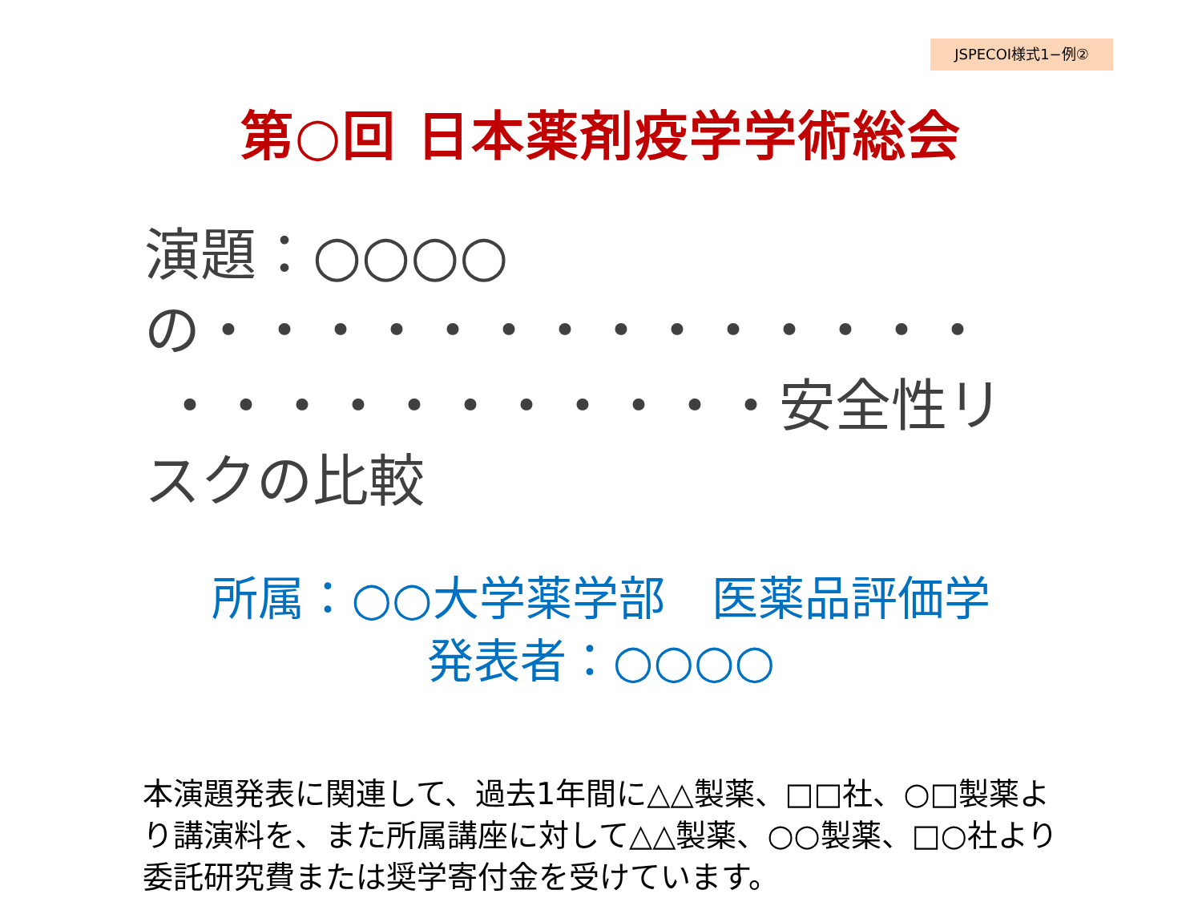JSPECOI様式1−例②
第○回 日本薬剤疫学学術総会
演題：○○○○の・・・・・・・・・・・・・・
・・・・・・・・・・・安全性リスクの比較
所属：○○大学薬学部　医薬品評価学
発表者：○○○○
本演題発表に関連して、過去1年間に△△製薬、□□社、○□製薬より講演料を、また所属講座に対して△△製薬、○○製薬、□○社より委託研究費または奨学寄付金を受けています。